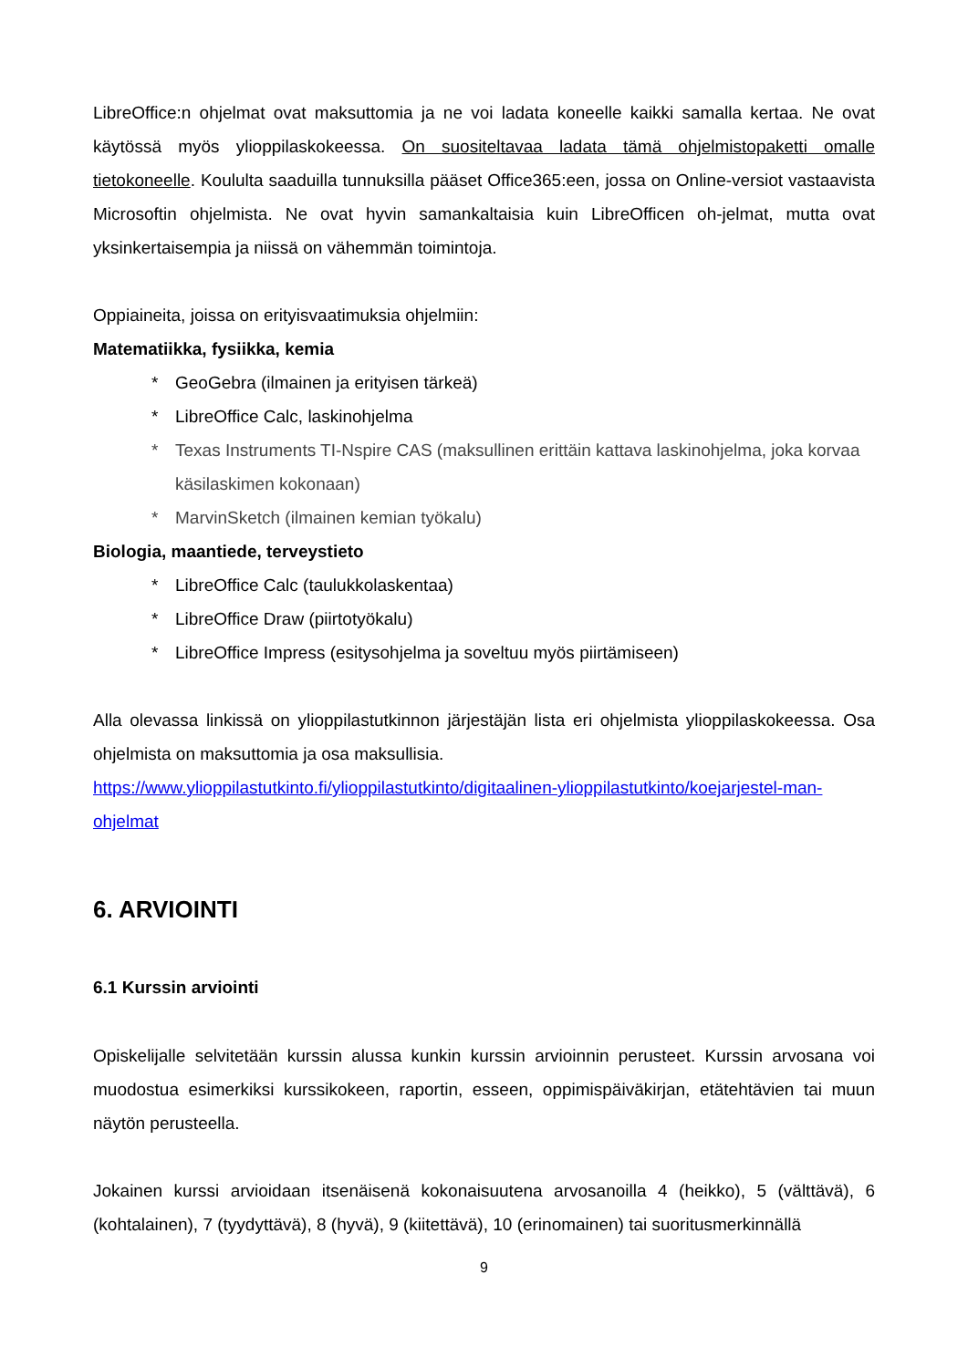LibreOffice:n ohjelmat ovat maksuttomia ja ne voi ladata koneelle kaikki samalla kertaa. Ne ovat käytössä myös ylioppilaskokeessa. On suositeltavaa ladata tämä ohjelmistopaketti omalle tietokoneelle. Koululta saaduilla tunnuksilla pääset Office365:een, jossa on Online-versiot vastaavista Microsoftin ohjelmista. Ne ovat hyvin samankaltaisia kuin LibreOfficen oh-jelmat, mutta ovat yksinkertaisempia ja niissä on vähemmän toimintoja.
Oppiaineita, joissa on erityisvaatimuksia ohjelmiin:
Matematiikka, fysiikka, kemia
* GeoGebra (ilmainen ja erityisen tärkeä)
* LibreOffice Calc, laskinohjelma
* Texas Instruments TI-Nspire CAS (maksullinen erittäin kattava laskinohjelma, joka korvaa käsilaskimen kokonaan)
* MarvinSketch (ilmainen kemian työkalu)
Biologia, maantiede, terveystieto
* LibreOffice Calc (taulukkolaskentaa)
* LibreOffice Draw (piirtotyökalu)
* LibreOffice Impress (esitysohjelma ja soveltuu myös piirtämiseen)
Alla olevassa linkissä on ylioppilastutkinnon järjestäjän lista eri ohjelmista ylioppilaskokeessa. Osa ohjelmista on maksuttomia ja osa maksullisia.
https://www.ylioppilastutkinto.fi/ylioppilastutkinto/digitaalinen-ylioppilastutkinto/koejarjestel-man-ohjelmat
6. ARVIOINTI
6.1 Kurssin arviointi
Opiskelijalle selvitetään kurssin alussa kunkin kurssin arvioinnin perusteet. Kurssin arvosana voi muodostua esimerkiksi kurssikokeen, raportin, esseen, oppimispäiväkirjan, etätehtävien tai muun näytön perusteella.
Jokainen kurssi arvioidaan itsenäisenä kokonaisuutena arvosanoilla 4 (heikko), 5 (välttävä), 6 (kohtalainen), 7 (tyydyttävä), 8 (hyvä), 9 (kiitettävä), 10 (erinomainen) tai suoritusmerkinnällä
9